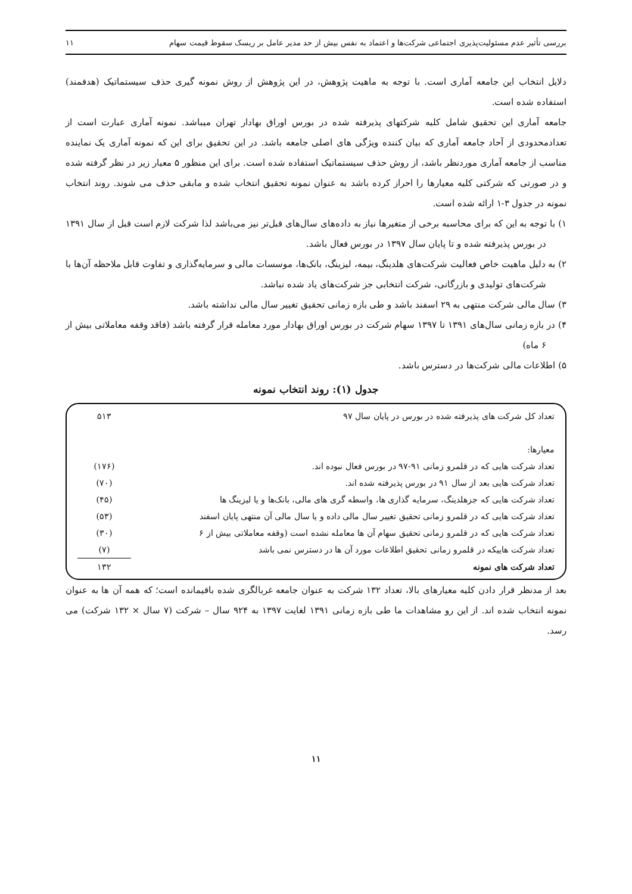بررسی تأثیر عدم مسئولیت‌پذیری اجتماعی شرکت‌ها و اعتماد به نفس بیش از حد مدیر عامل بر ریسک سقوط قیمت سهام ۱۱
دلایل انتخاب این جامعه آماری است. با توجه به ماهیت پژوهش، در این پژوهش از روش نمونه گیری حذف سیستماتیک (هدفمند) استفاده شده است.
جامعه آماری این تحقیق شامل کلیه شرکتهای پذیرفته شده در بورس اوراق بهادار تهران میباشد. نمونه آماری عبارت است از تعدادمحدودی از آحاد جامعه آماری که بیان کننده ویژگی های اصلی جامعه باشد. در این تحقیق برای این که نمونه آماری یک نماینده مناسب از جامعه آماری موردنظر باشد، از روش حذف سیستماتیک استفاده شده است. برای این منظور ۵ معیار زیر در نظر گرفته شده و در صورتی که شرکتی کلیه معیارها را احراز کرده باشد به عنوان نمونه تحقیق انتخاب شده و مابقی حذف می شوند. روند انتخاب نمونه در جدول ۳-۱ ارائه شده است.
۱) با توجه به این که برای محاسبه برخی از متغیرها نیاز به داده‌های سال‌های قبل‌تر نیز می‌باشد لذا شرکت لازم است قبل از سال ۱۳۹۱ در بورس پذیرفته شده و تا پایان سال ۱۳۹۷ در بورس فعال باشد.
۲) به دلیل ماهیت خاص فعالیت شرکت‌های هلدینگ، بیمه، لیزینگ، بانک‌ها، موسسات مالی و سرمایه‌گذاری و تفاوت قابل ملاحظه آن‌ها با شرکت‌های تولیدی و بازرگانی، شرکت انتخابی جز شرکت‌های یاد شده نباشد.
۳) سال مالی شرکت منتهی به ۲۹ اسفند باشد و طی بازه زمانی تحقیق تغییر سال مالی نداشته باشد.
۴) در بازه زمانی سال‌های ۱۳۹۱ تا ۱۳۹۷ سهام شرکت در بورس اوراق بهادار مورد معامله قرار گرفته باشد (فاقد وقفه معاملاتی بیش از ۶ ماه)
۵) اطلاعات مالی شرکت‌ها در دسترس باشد.
جدول (۱): روند انتخاب نمونه
| تعداد کل شرکت های پذیرفته شده در بورس در پایان سال ۹۷ | ۵۱۳ |
| معیارها: | |
| تعداد شرکت هایی که در قلمرو زمانی ۹۱-۹۷ در بورس فعال نبوده اند. | (۱۷۶) |
| تعداد شرکت هایی بعد از سال ۹۱ در بورس پذیرفته شده اند. | (۷۰) |
| تعداد شرکت هایی که جزهلدینگ، سرمایه گذاری ها، واسطه گری های مالی، بانک‌ها و یا لیزینگ ها | (۴۵) |
| تعداد شرکت هایی که در قلمرو زمانی تحقیق تغییر سال مالی داده و یا سال مالی آن منتهی پایان اسفند | (۵۳) |
| تعداد شرکت هایی که در قلمرو زمانی تحقیق سهام آن ها معامله نشده است (وقفه معاملاتی بیش از ۶ | (۳۰) |
| تعداد شرکت هاییکه در قلمرو زمانی تحقیق اطلاعات مورد آن ها در دسترس نمی باشد | (۷) |
| تعداد شرکت های نمونه | ۱۳۲ |
بعد از مدنظر قرار دادن کلیه معیارهای بالا، تعداد ۱۳۲ شرکت به عنوان جامعه غربالگری شده باقیمانده است؛ که همه آن ها به عنوان نمونه انتخاب شده اند. از این رو مشاهدات ما طی بازه زمانی ۱۳۹۱ لغایت ۱۳۹۷ به ۹۲۴ سال – شرکت (۷ سال × ۱۳۲ شرکت) می رسد.
۱۱